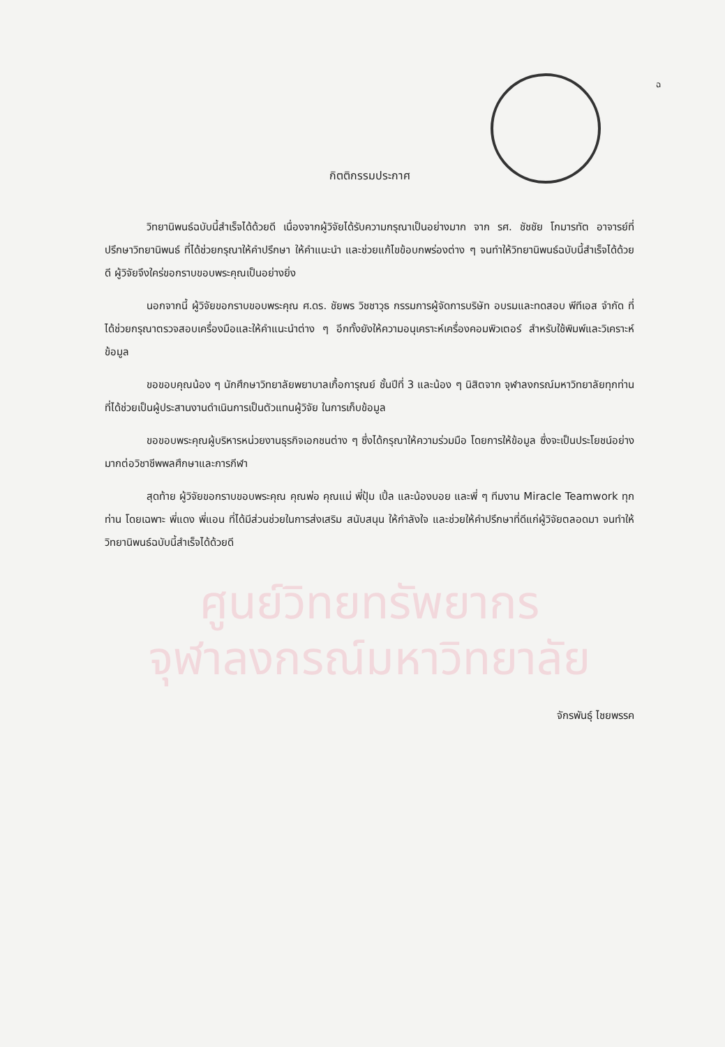ฉ
กิตติกรรมประกาศ
วิทยานิพนธ์ฉบับนี้สำเร็จได้ด้วยดี เนื่องจากผู้วิจัยได้รับความกรุณาเป็นอย่างมาก จาก รศ. ชัชชัย โกมารทัต อาจารย์ที่ปรึกษาวิทยานิพนธ์ ที่ได้ช่วยกรุณาให้คำปรึกษา ให้คำแนะนำ และช่วยแก้ไขข้อบกพร่องต่าง ๆ จนทำให้วิทยานิพนธ์ฉบับนี้สำเร็จได้ด้วยดี ผู้วิจัยจึงใคร่ขอกราบขอบพระคุณเป็นอย่างยิ่ง
นอกจากนี้ ผู้วิจัยขอกราบขอบพระคุณ ศ.ดร. ชัยพร วิชชาวุธ กรรมการผู้จัดการบริษัท อบรมและทดสอบ พีทีเอส จำกัด ที่ได้ช่วยกรุณาตรวจสอบเครื่องมือและให้คำแนะนำต่าง ๆ อีกทั้งยังให้ความอนุเคราะห์เครื่องคอมพิวเตอร์ สำหรับใช้พิมพ์และวิเคราะห์ข้อมูล
ขอขอบคุณน้อง ๆ นักศึกษาวิทยาลัยพยาบาลเกื้อการุณย์ ชั้นปีที่ 3 และน้อง ๆ นิสิตจาก จุฬาลงกรณ์มหาวิทยาลัยทุกท่าน ที่ได้ช่วยเป็นผู้ประสานงานดำเนินการเป็นตัวแทนผู้วิจัย ในการเก็บข้อมูล
ขอขอบพระคุณผู้บริหารหน่วยงานธุรกิจเอกชนต่าง ๆ ซึ่งได้กรุณาให้ความร่วมมือ โดยการให้ข้อมูล ซึ่งจะเป็นประโยชน์อย่างมากต่อวิชาชีพพลศึกษาและการกีฬา
สุดท้าย ผู้วิจัยขอกราบขอบพระคุณ คุณพ่อ คุณแม่ พี่ปุ้ม เปิ้ล และน้องบอย และพี่ ๆ ทีมงาน Miracle Teamwork ทุกท่าน โดยเฉพาะ พี่แดง พี่แอน ที่ได้มีส่วนช่วยในการส่งเสริม สนับสนุน ให้กำลังใจ และช่วยให้คำปรึกษาที่ดีแก่ผู้วิจัยตลอดมา จนทำให้วิทยานิพนธ์ฉบับนี้สำเร็จได้ด้วยดี
ศูนย์วิทยทรัพยากร
จุฬาลงกรณ์มหาวิทยาลัย
จักรพันธุ์ ไชยพรรค